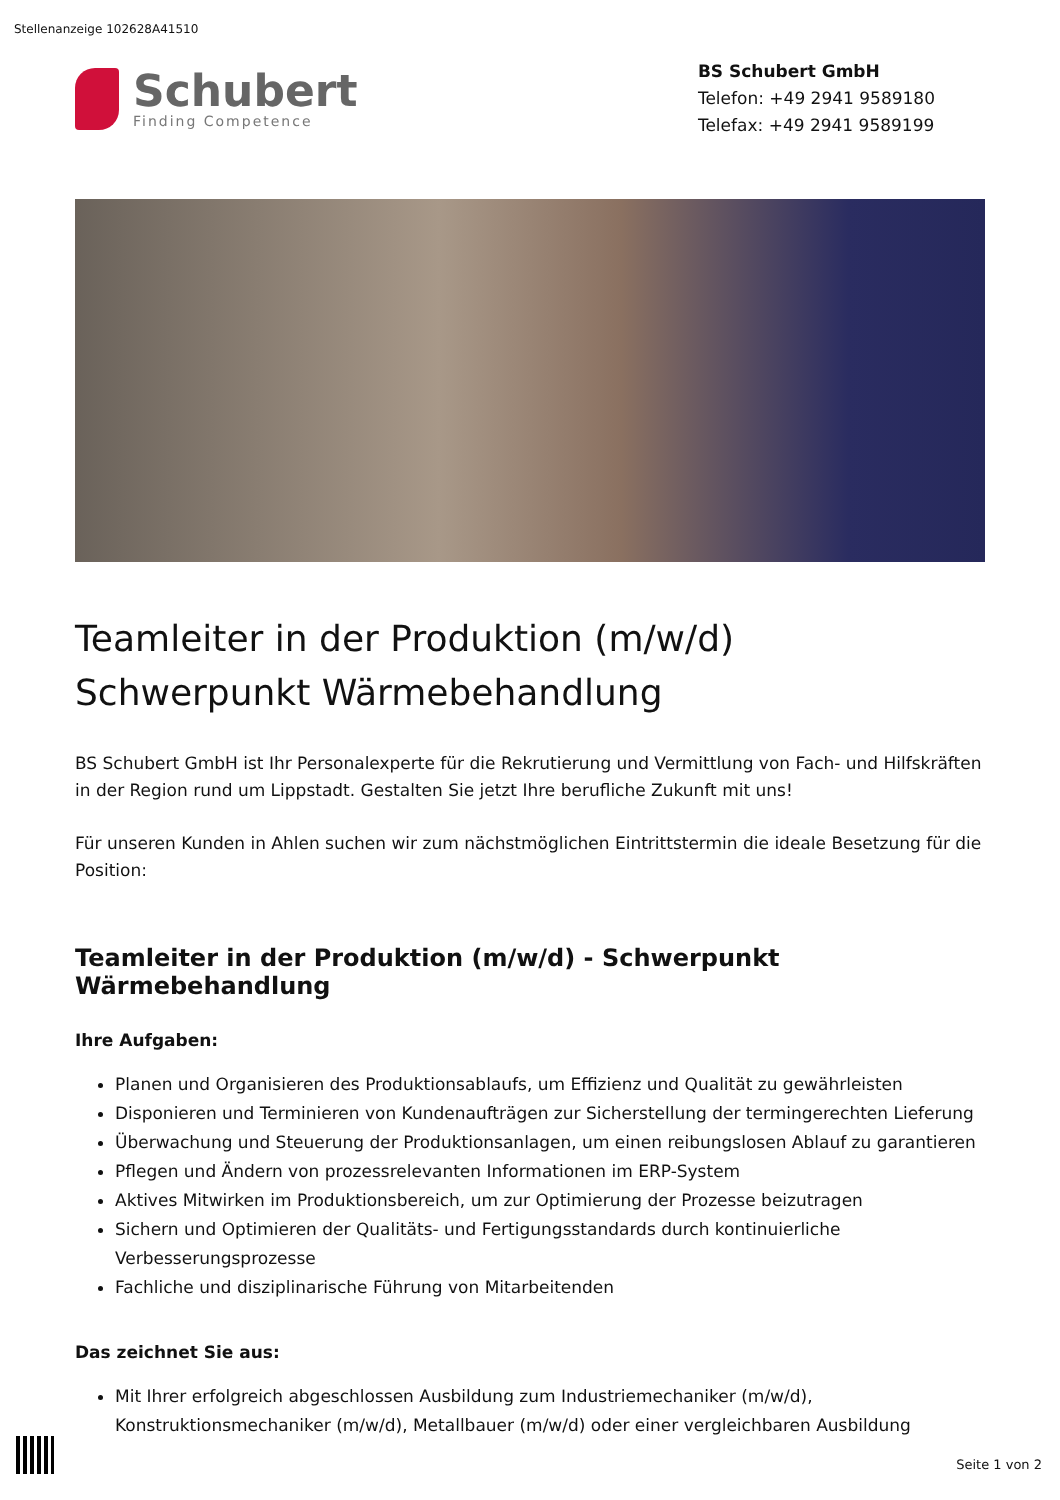Stellenanzeige 102628A41510
Schubert
Finding Competence
BS Schubert GmbH
Telefon: +49 2941 9589180
Telefax: +49 2941 9589199
Teamleiter in der Produktion (m/w/d)
Schwerpunkt Wärmebehandlung
BS Schubert GmbH ist Ihr Personalexperte für die Rekrutierung und Vermittlung von Fach- und Hilfskräften in der Region rund um Lippstadt. Gestalten Sie jetzt Ihre berufliche Zukunft mit uns!
Für unseren Kunden in Ahlen suchen wir zum nächstmöglichen Eintrittstermin die ideale Besetzung für die Position:
Teamleiter in der Produktion (m/w/d) - Schwerpunkt Wärmebehandlung
Ihre Aufgaben:
Planen und Organisieren des Produktionsablaufs, um Effizienz und Qualität zu gewährleisten
Disponieren und Terminieren von Kundenaufträgen zur Sicherstellung der termingerechten Lieferung
Überwachung und Steuerung der Produktionsanlagen, um einen reibungslosen Ablauf zu garantieren
Pflegen und Ändern von prozessrelevanten Informationen im ERP-System
Aktives Mitwirken im Produktionsbereich, um zur Optimierung der Prozesse beizutragen
Sichern und Optimieren der Qualitäts- und Fertigungsstandards durch kontinuierliche Verbesserungsprozesse
Fachliche und disziplinarische Führung von Mitarbeitenden
Das zeichnet Sie aus:
Mit Ihrer erfolgreich abgeschlossen Ausbildung zum Industriemechaniker (m/w/d), Konstruktionsmechaniker (m/w/d), Metallbauer (m/w/d) oder einer vergleichbaren Ausbildung
Seite 1 von 2